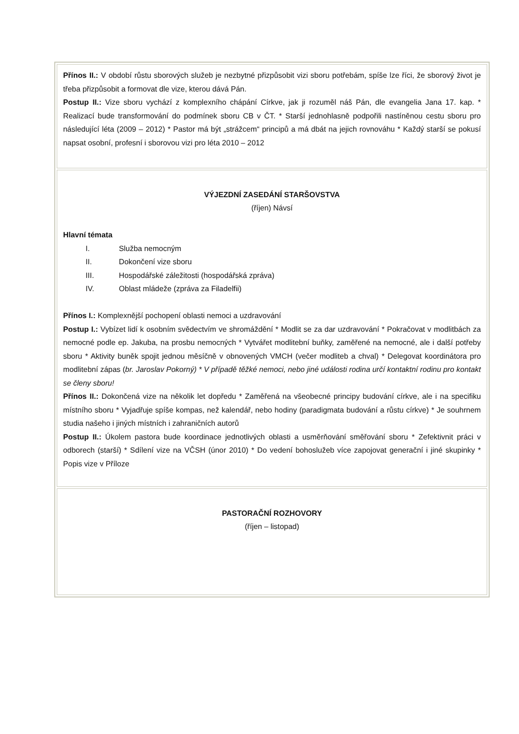| Přínos II.: V období růstu sborových služeb je nezbytné přizpůsobit vizi sboru potřebám, spíše lze říci, že sborový život je třeba přizpůsobit a formovat dle vize, kterou dává Pán. Postup II.: Vize sboru vychází z komplexního chápání Církve, jak ji rozuměl náš Pán, dle evangelia Jana 17. kap. * Realizací bude transformování do podmínek sboru CB v ČT. * Starší jednohlasně podpořili nastíněnou cestu sboru pro následující léta (2009 – 2012) * Pastor má být „strážcem“ principů a má dbát na jejich rovnováhu * Každý starší se pokusí napsat osobní, profesní i sborovou vizi pro léta 2010 – 2012 |
| VÝJEZDNÍ ZASEDÁNÍ STARŠOVSTVA (říjen) Návsí Hlavní témata I. Služba nemocným II. Dokončení vize sboru III. Hospodářské záležitosti (hospodářská zpráva) IV. Oblast mládeže (zpráva za Filadelfii) Přínos I.: Komplexnější pochopení oblasti nemoci a uzdravování Postup I.: Vybízet lidí k osobním svědectvím ve shromáždění * Modlit se za dar uzdravování * Pokračovat v modlitbách za nemocné podle ep. Jakuba, na prosbu nemocných * Vytvářet modlitební buňky, zaměřené na nemocné, ale i další potřeby sboru * Aktivity buněk spojit jednou měsíčně v obnovených VMCH (večer modliteb a chval) * Delegovat koordinátora pro modlitební zápas ( br. Jaroslav Pokorný) * V případě těžké nemoci, nebo jiné události rodina určí kontaktní rodinu pro kontakt se členy sboru! Přínos II.: Dokončená vize na několik let dopředu * Zaměřená na všeobecné principy budování církve, ale i na specifiku místního sboru * Vyjadřuje spíše kompas, než kalendář, nebo hodiny (paradigmata budování a růstu církve) * Je souhrnem studia našeho i jiných místních i zahraničních autorů Postup II.: Úkolem pastora bude koordinace jednotlivých oblasti a usměrňování směřování sboru * Zefektivnit práci v odborech (starší) * Sdílení vize na VČSH (únor 2010) * Do vedení bohoslužeb více zapojovat generační i jiné skupinky * Popis vize v Příloze |
| PASTORAČNÍ ROZHOVORY (říjen – listopad) |